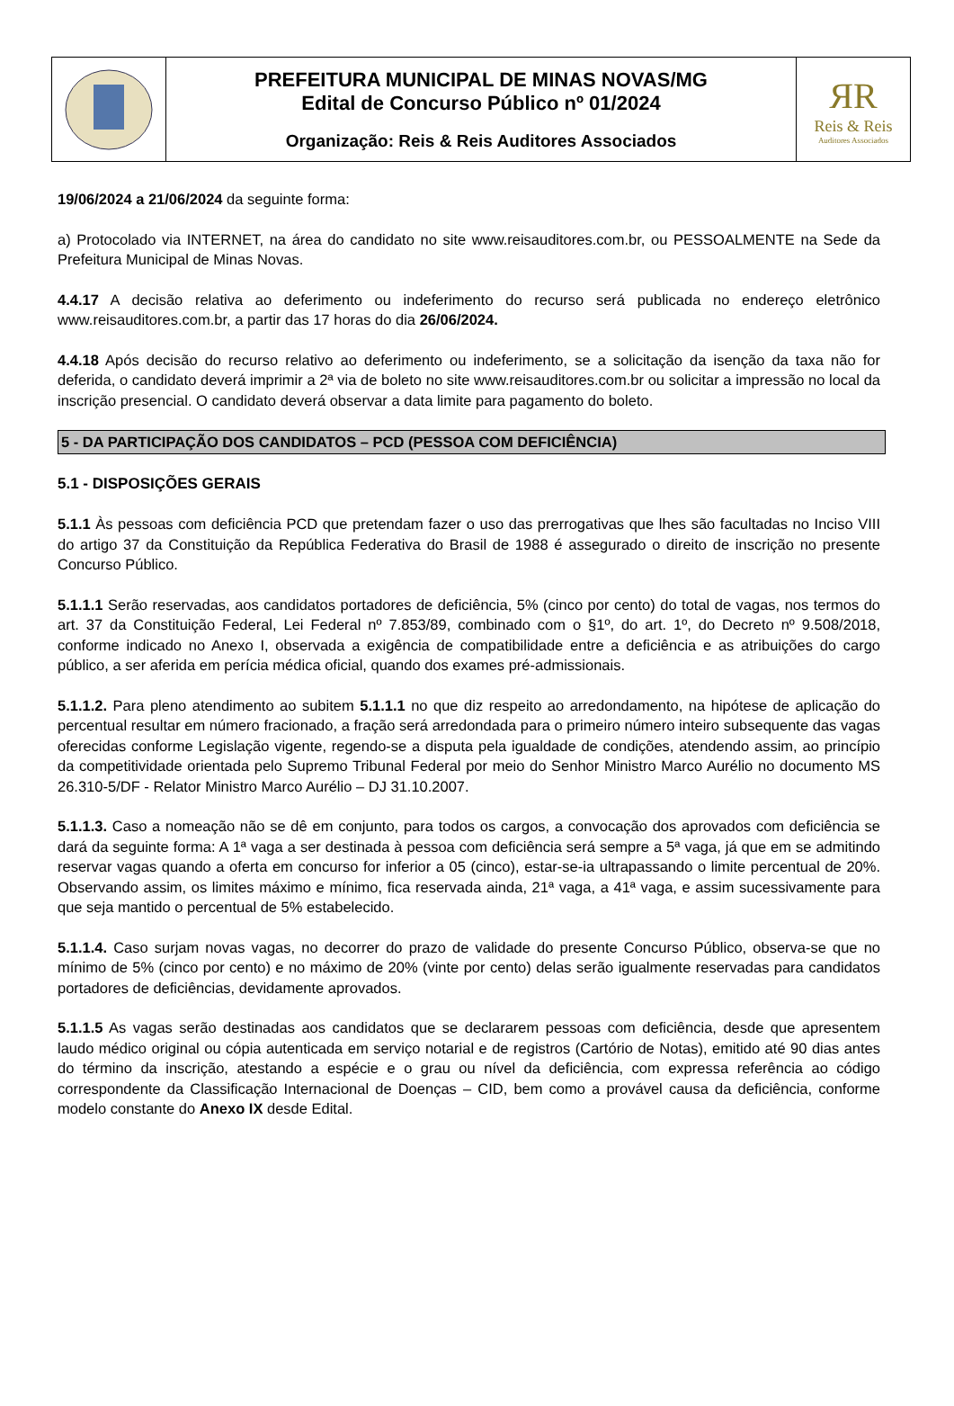PREFEITURA MUNICIPAL DE MINAS NOVAS/MG
Edital de Concurso Público nº 01/2024
Organização: Reis & Reis Auditores Associados
ЯR
Reis & Reis
Auditores Associados
19/06/2024 a 21/06/2024 da seguinte forma:
a) Protocolado via INTERNET, na área do candidato no site www.reisauditores.com.br, ou PESSOALMENTE na Sede da Prefeitura Municipal de Minas Novas.
4.4.17 A decisão relativa ao deferimento ou indeferimento do recurso será publicada no endereço eletrônico www.reisauditores.com.br, a partir das 17 horas do dia 26/06/2024.
4.4.18 Após decisão do recurso relativo ao deferimento ou indeferimento, se a solicitação da isenção da taxa não for deferida, o candidato deverá imprimir a 2ª via de boleto no site www.reisauditores.com.br ou solicitar a impressão no local da inscrição presencial. O candidato deverá observar a data limite para pagamento do boleto.
5 - DA PARTICIPAÇÃO DOS CANDIDATOS – PCD (PESSOA COM DEFICIÊNCIA)
5.1 - DISPOSIÇÕES GERAIS
5.1.1 Às pessoas com deficiência PCD que pretendam fazer o uso das prerrogativas que lhes são facultadas no Inciso VIII do artigo 37 da Constituição da República Federativa do Brasil de 1988 é assegurado o direito de inscrição no presente Concurso Público.
5.1.1.1 Serão reservadas, aos candidatos portadores de deficiência, 5% (cinco por cento) do total de vagas, nos termos do art. 37 da Constituição Federal, Lei Federal nº 7.853/89, combinado com o §1º, do art. 1º, do Decreto nº 9.508/2018, conforme indicado no Anexo I, observada a exigência de compatibilidade entre a deficiência e as atribuições do cargo público, a ser aferida em perícia médica oficial, quando dos exames pré-admissionais.
5.1.1.2. Para pleno atendimento ao subitem 5.1.1.1 no que diz respeito ao arredondamento, na hipótese de aplicação do percentual resultar em número fracionado, a fração será arredondada para o primeiro número inteiro subsequente das vagas oferecidas conforme Legislação vigente, regendo-se a disputa pela igualdade de condições, atendendo assim, ao princípio da competitividade orientada pelo Supremo Tribunal Federal por meio do Senhor Ministro Marco Aurélio no documento MS 26.310-5/DF - Relator Ministro Marco Aurélio – DJ 31.10.2007.
5.1.1.3. Caso a nomeação não se dê em conjunto, para todos os cargos, a convocação dos aprovados com deficiência se dará da seguinte forma: A 1ª vaga a ser destinada à pessoa com deficiência será sempre a 5ª vaga, já que em se admitindo reservar vagas quando a oferta em concurso for inferior a 05 (cinco), estar-se-ia ultrapassando o limite percentual de 20%. Observando assim, os limites máximo e mínimo, fica reservada ainda, 21ª vaga, a 41ª vaga, e assim sucessivamente para que seja mantido o percentual de 5% estabelecido.
5.1.1.4. Caso surjam novas vagas, no decorrer do prazo de validade do presente Concurso Público, observa-se que no mínimo de 5% (cinco por cento) e no máximo de 20% (vinte por cento) delas serão igualmente reservadas para candidatos portadores de deficiências, devidamente aprovados.
5.1.1.5 As vagas serão destinadas aos candidatos que se declararem pessoas com deficiência, desde que apresentem laudo médico original ou cópia autenticada em serviço notarial e de registros (Cartório de Notas), emitido até 90 dias antes do término da inscrição, atestando a espécie e o grau ou nível da deficiência, com expressa referência ao código correspondente da Classificação Internacional de Doenças – CID, bem como a provável causa da deficiência, conforme modelo constante do Anexo IX desde Edital.